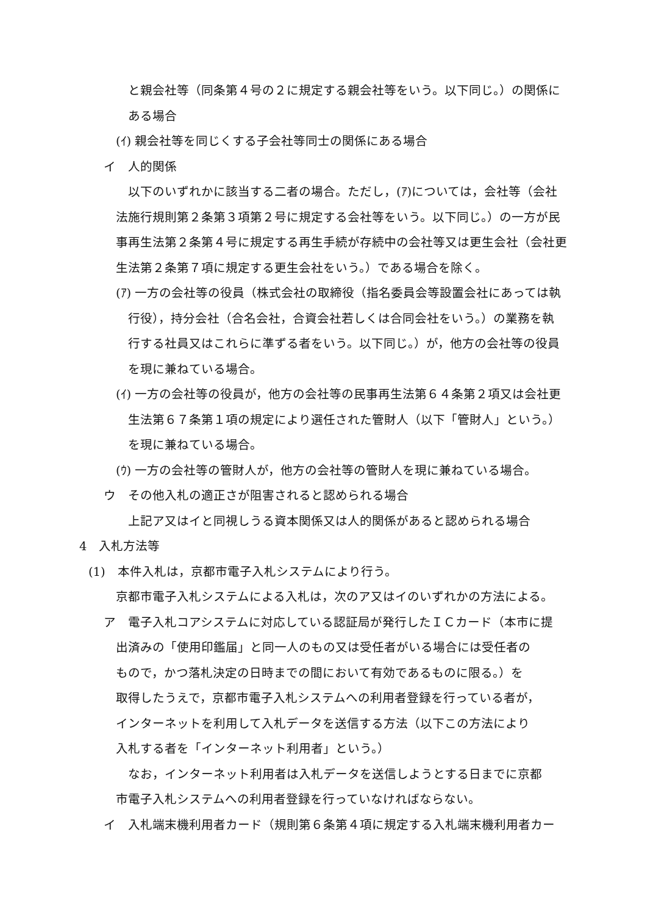と親会社等（同条第４号の２に規定する親会社等をいう。以下同じ。）の関係に
ある場合
(ｲ) 親会社等を同じくする子会社等同士の関係にある場合
イ　人的関係
以下のいずれかに該当する二者の場合。ただし，(ｱ)については，会社等（会社
法施行規則第２条第３項第２号に規定する会社等をいう。以下同じ。）の一方が民
事再生法第２条第４号に規定する再生手続が存続中の会社等又は更生会社（会社更
生法第２条第７項に規定する更生会社をいう。）である場合を除く。
(ｱ) 一方の会社等の役員（株式会社の取締役（指名委員会等設置会社にあっては執
行役），持分会社（合名会社，合資会社若しくは合同会社をいう。）の業務を執
行する社員又はこれらに準ずる者をいう。以下同じ。）が，他方の会社等の役員
を現に兼ねている場合。
(ｲ) 一方の会社等の役員が，他方の会社等の民事再生法第６４条第２項又は会社更
生法第６７条第１項の規定により選任された管財人（以下「管財人」という。）
を現に兼ねている場合。
(ｳ) 一方の会社等の管財人が，他方の会社等の管財人を現に兼ねている場合。
ウ　その他入札の適正さが阻害されると認められる場合
上記ア又はイと同視しうる資本関係又は人的関係があると認められる場合
4　入札方法等
(1)　本件入札は，京都市電子入札システムにより行う。
京都市電子入札システムによる入札は，次のア又はイのいずれかの方法による。
ア　電子入札コアシステムに対応している認証局が発行したＩＣカード（本市に提
出済みの「使用印鑑届」と同一人のもの又は受任者がいる場合には受任者の
もので，かつ落札決定の日時までの間において有効であるものに限る。）を
取得したうえで，京都市電子入札システムへの利用者登録を行っている者が，
インターネットを利用して入札データを送信する方法（以下この方法により
入札する者を「インターネット利用者」という。）
なお，インターネット利用者は入札データを送信しようとする日までに京都
市電子入札システムへの利用者登録を行っていなければならない。
イ　入札端末機利用者カード（規則第６条第４項に規定する入札端末機利用者カー